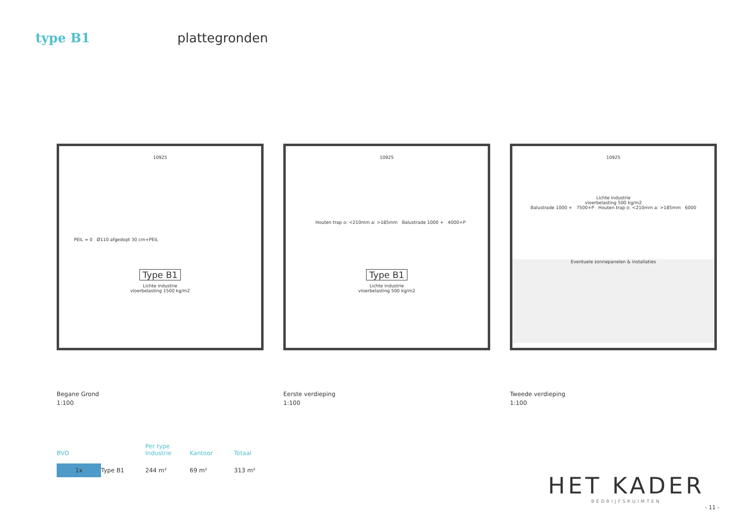type B1 plattegronden
10925
PEIL = 0 Ø110 afgedopt 30 cm+PEIL
Type B1
Lichte industrie
vloerbelasting 1500 kg/m2
10925
Houten trap o: <210mm a: >185mm Balustrade 1000 + 4000+P
Type B1
Lichte industrie
vloerbelasting 500 kg/m2
10925
Lichte industrie
vloerbelasting 500 kg/m2
Balustrade 1000 + 7500+P Houten trap o: <210mm a: >185mm 6000
Eventuele zonnepanelen & installaties
Begane Grond
1:100
Eerste verdieping
1:100
Tweede verdieping
1:100
| BVO | | Per type Industrie | Kantoor | Totaal |
| --- | --- | --- | --- | --- |
| 1x | Type B1 | 244 m² | 69 m² | 313 m² |
HET KADER
BEDRIJFSRUIMTEN
- 11 -